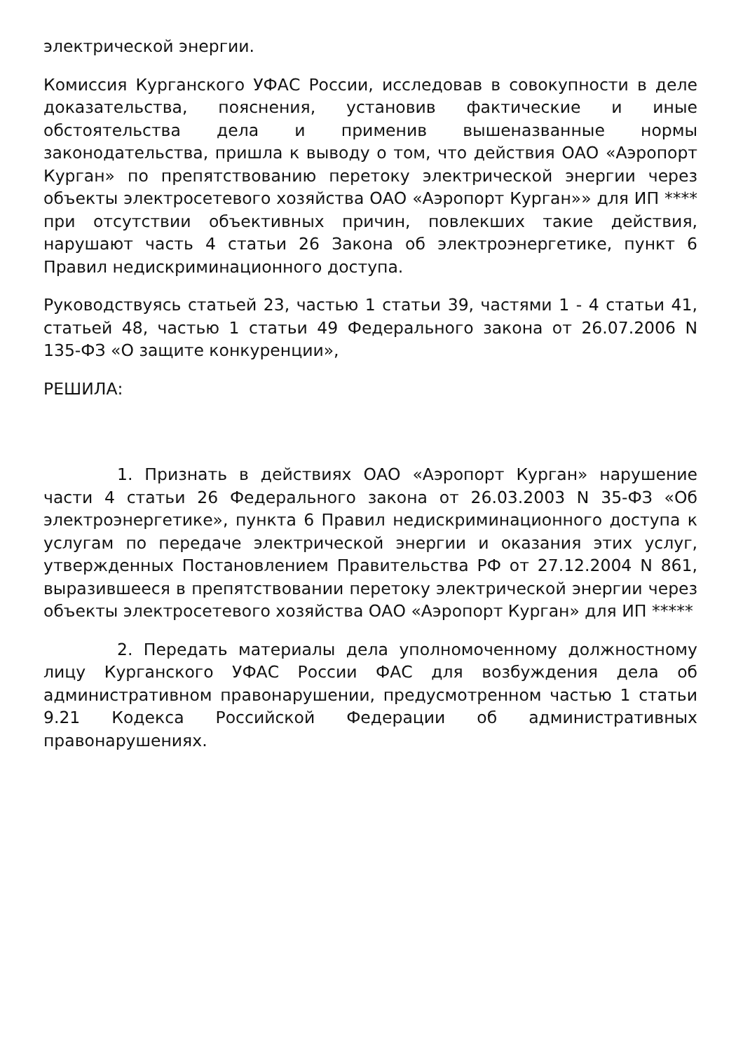электрической энергии.
Комиссия Курганского УФАС России, исследовав в совокупности в деле доказательства, пояснения, установив фактические и иные обстоятельства дела и применив вышеназванные нормы законодательства, пришла к выводу о том, что действия ОАО «Аэропорт Курган» по препятствованию перетоку электрической энергии через объекты электросетевого хозяйства ОАО «Аэропорт Курган»» для ИП **** при отсутствии объективных причин, повлекших такие действия, нарушают часть 4 статьи 26 Закона об электроэнергетике, пункт 6 Правил недискриминационного доступа.
Руководствуясь статьей 23, частью 1 статьи 39, частями 1 - 4 статьи 41, статьей 48, частью 1 статьи 49 Федерального закона от 26.07.2006 N 135-ФЗ «О защите конкуренции»,
РЕШИЛА:
1. Признать в действиях ОАО «Аэропорт Курган» нарушение части 4 статьи 26 Федерального закона от 26.03.2003 N 35-ФЗ «Об электроэнергетике», пункта 6 Правил недискриминационного доступа к услугам по передаче электрической энергии и оказания этих услуг, утвержденных Постановлением Правительства РФ от 27.12.2004 N 861, выразившееся в препятствовании перетоку электрической энергии через объекты электросетевого хозяйства ОАО «Аэропорт Курган» для ИП *****
2. Передать материалы дела уполномоченному должностному лицу Курганского УФАС России ФАС для возбуждения дела об административном правонарушении, предусмотренном частью 1 статьи 9.21 Кодекса Российской Федерации об административных правонарушениях.